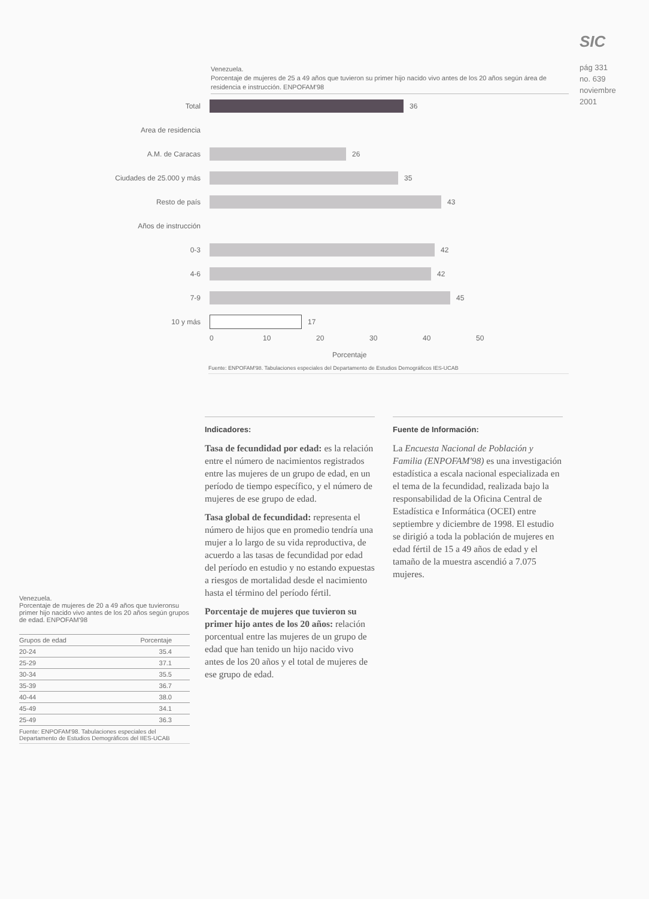SIC
pág 331
no. 639
noviembre
2001
Venezuela.
Porcentaje de mujeres de 25 a 49 años que tuvieron su primer hijo nacido vivo antes de los 20 años según área de residencia e instrucción. ENPOFAM'98
Total 36
Area de residencia
A.M. de Caracas 26
Ciudades de 25.000 y más
35
Resto de país 43
Años de instrucción
0-3 42
4-6 42
7-9 45
10 y más 17
0 10 20 30 40 50
Porcentaje
Fuente: ENPOFAM'98. Tabulaciones especiales del Departamento de Estudios Demográficos IES-UCAB
Indicadores:
Tasa de fecundidad por edad: es la relación entre el número de nacimientos registrados entre las mujeres de un grupo de edad, en un período de tiempo específico, y el número de mujeres de ese grupo de edad.
Tasa global de fecundidad: representa el número de hijos que en promedio tendría una mujer a lo largo de su vida reproductiva, de acuerdo a las tasas de fecundidad por edad del período en estudio y no estando expuestas a riesgos de mortalidad desde el nacimiento hasta el término del período fértil.
Porcentaje de mujeres que tuvieron su primer hijo antes de los 20 años: relación porcentual entre las mujeres de un grupo de edad que han tenido un hijo nacido vivo antes de los 20 años y el total de mujeres de ese grupo de edad.
Fuente de Información:
La Encuesta Nacional de Población y Familia (ENPOFAM'98) es una investigación estadística a escala nacional especializada en el tema de la fecundidad, realizada bajo la responsabilidad de la Oficina Central de Estadística e Informática (OCEI) entre septiembre y diciembre de 1998. El estudio se dirigió a toda la población de mujeres en edad fértil de 15 a 49 años de edad y el tamaño de la muestra ascendió a 7.075 mujeres.
Venezuela.
Porcentaje de mujeres de 20 a 49 años que tuvieronsu primer hijo nacido vivo antes de los 20 años según grupos de edad. ENPOFAM'98
| Grupos de edad | Porcentaje |
| --- | --- |
| 20-24 | 35.4 |
| 25-29 | 37.1 |
| 30-34 | 35.5 |
| 35-39 | 36.7 |
| 40-44 | 38.0 |
| 45-49 | 34.1 |
| 25-49 | 36.3 |
Fuente: ENPOFAM'98. Tabulaciones especiales del Departamento de Estudios Demográficos del IIES-UCAB